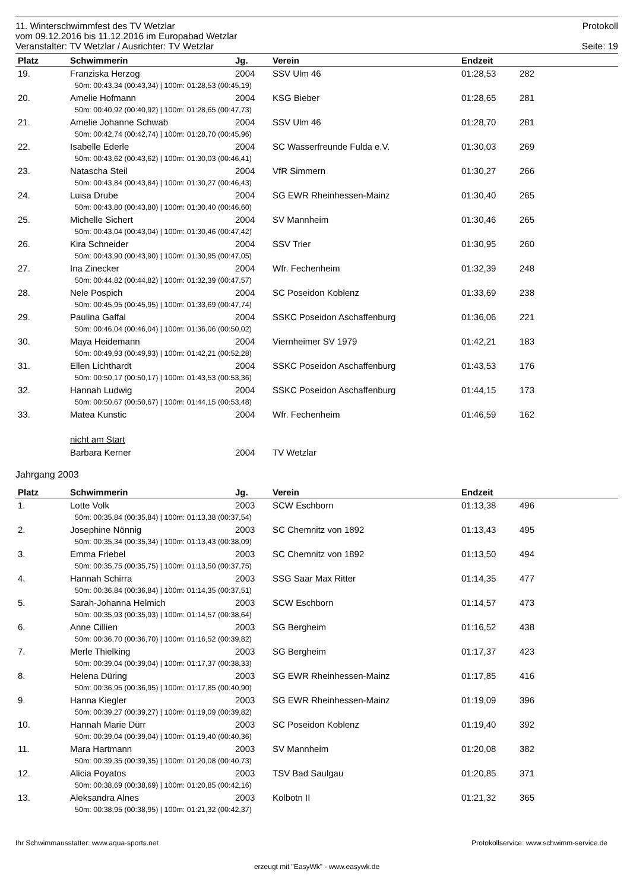11. Winterschwimmfest des TV Wetzlar Protokoll
vom 09.12.2016 bis 11.12.2016 im Europabad Wetzlar
Veranstalter: TV Wetzlar / Ausrichter: TV Wetzlar Seite: 19
| Platz | Schwimmerin | Jg. | Verein | Endzeit | |
| --- | --- | --- | --- | --- | --- |
| 19. | Franziska Herzog | 2004 | SSV Ulm 46 | 01:28,53 | 282 |
| | 50m: 00:43,34 (00:43,34) / 100m: 01:28,53 (00:45,19) | | | | |
| 20. | Amelie Hofmann | 2004 | KSG Bieber | 01:28,65 | 281 |
| | 50m: 00:40,92 (00:40,92) / 100m: 01:28,65 (00:47,73) | | | | |
| 21. | Amelie Johanne Schwab | 2004 | SSV Ulm 46 | 01:28,70 | 281 |
| | 50m: 00:42,74 (00:42,74) / 100m: 01:28,70 (00:45,96) | | | | |
| 22. | Isabelle Ederle | 2004 | SC Wasserfreunde Fulda e.V. | 01:30,03 | 269 |
| | 50m: 00:43,62 (00:43,62) / 100m: 01:30,03 (00:46,41) | | | | |
| 23. | Natascha Steil | 2004 | VfR Simmern | 01:30,27 | 266 |
| | 50m: 00:43,84 (00:43,84) / 100m: 01:30,27 (00:46,43) | | | | |
| 24. | Luisa Drube | 2004 | SG EWR Rheinhessen-Mainz | 01:30,40 | 265 |
| | 50m: 00:43,80 (00:43,80) / 100m: 01:30,40 (00:46,60) | | | | |
| 25. | Michelle Sichert | 2004 | SV Mannheim | 01:30,46 | 265 |
| | 50m: 00:43,04 (00:43,04) / 100m: 01:30,46 (00:47,42) | | | | |
| 26. | Kira Schneider | 2004 | SSV Trier | 01:30,95 | 260 |
| | 50m: 00:43,90 (00:43,90) / 100m: 01:30,95 (00:47,05) | | | | |
| 27. | Ina Zinecker | 2004 | Wfr. Fechenheim | 01:32,39 | 248 |
| | 50m: 00:44,82 (00:44,82) / 100m: 01:32,39 (00:47,57) | | | | |
| 28. | Nele Pospich | 2004 | SC Poseidon Koblenz | 01:33,69 | 238 |
| | 50m: 00:45,95 (00:45,95) / 100m: 01:33,69 (00:47,74) | | | | |
| 29. | Paulina Gaffal | 2004 | SSKC Poseidon Aschaffenburg | 01:36,06 | 221 |
| | 50m: 00:46,04 (00:46,04) / 100m: 01:36,06 (00:50,02) | | | | |
| 30. | Maya Heidemann | 2004 | Viernheimer SV 1979 | 01:42,21 | 183 |
| | 50m: 00:49,93 (00:49,93) / 100m: 01:42,21 (00:52,28) | | | | |
| 31. | Ellen Lichthardt | 2004 | SSKC Poseidon Aschaffenburg | 01:43,53 | 176 |
| | 50m: 00:50,17 (00:50,17) / 100m: 01:43,53 (00:53,36) | | | | |
| 32. | Hannah Ludwig | 2004 | SSKC Poseidon Aschaffenburg | 01:44,15 | 173 |
| | 50m: 00:50,67 (00:50,67) / 100m: 01:44,15 (00:53,48) | | | | |
| 33. | Matea Kunstic | 2004 | Wfr. Fechenheim | 01:46,59 | 162 |
| | nicht am Start | | | | |
| | Barbara Kerner | 2004 | TV Wetzlar | | |
Jahrgang 2003
| Platz | Schwimmerin | Jg. | Verein | Endzeit | |
| --- | --- | --- | --- | --- | --- |
| 1. | Lotte Volk | 2003 | SCW Eschborn | 01:13,38 | 496 |
| | 50m: 00:35,84 (00:35,84) / 100m: 01:13,38 (00:37,54) | | | | |
| 2. | Josephine Nönnig | 2003 | SC Chemnitz von 1892 | 01:13,43 | 495 |
| | 50m: 00:35,34 (00:35,34) / 100m: 01:13,43 (00:38,09) | | | | |
| 3. | Emma Friebel | 2003 | SC Chemnitz von 1892 | 01:13,50 | 494 |
| | 50m: 00:35,75 (00:35,75) / 100m: 01:13,50 (00:37,75) | | | | |
| 4. | Hannah Schirra | 2003 | SSG Saar Max Ritter | 01:14,35 | 477 |
| | 50m: 00:36,84 (00:36,84) / 100m: 01:14,35 (00:37,51) | | | | |
| 5. | Sarah-Johanna Helmich | 2003 | SCW Eschborn | 01:14,57 | 473 |
| | 50m: 00:35,93 (00:35,93) / 100m: 01:14,57 (00:38,64) | | | | |
| 6. | Anne Cillien | 2003 | SG Bergheim | 01:16,52 | 438 |
| | 50m: 00:36,70 (00:36,70) / 100m: 01:16,52 (00:39,82) | | | | |
| 7. | Merle Thielking | 2003 | SG Bergheim | 01:17,37 | 423 |
| | 50m: 00:39,04 (00:39,04) / 100m: 01:17,37 (00:38,33) | | | | |
| 8. | Helena Düring | 2003 | SG EWR Rheinhessen-Mainz | 01:17,85 | 416 |
| | 50m: 00:36,95 (00:36,95) / 100m: 01:17,85 (00:40,90) | | | | |
| 9. | Hanna Kiegler | 2003 | SG EWR Rheinhessen-Mainz | 01:19,09 | 396 |
| | 50m: 00:39,27 (00:39,27) / 100m: 01:19,09 (00:39,82) | | | | |
| 10. | Hannah Marie Dürr | 2003 | SC Poseidon Koblenz | 01:19,40 | 392 |
| | 50m: 00:39,04 (00:39,04) / 100m: 01:19,40 (00:40,36) | | | | |
| 11. | Mara Hartmann | 2003 | SV Mannheim | 01:20,08 | 382 |
| | 50m: 00:39,35 (00:39,35) / 100m: 01:20,08 (00:40,73) | | | | |
| 12. | Alicia Poyatos | 2003 | TSV Bad Saulgau | 01:20,85 | 371 |
| | 50m: 00:38,69 (00:38,69) / 100m: 01:20,85 (00:42,16) | | | | |
| 13. | Aleksandra Alnes | 2003 | Kolbotn II | 01:21,32 | 365 |
| | 50m: 00:38,95 (00:38,95) / 100m: 01:21,32 (00:42,37) | | | | |
Ihr Schwimmausstatter: www.aqua-sports.net Protokollservice: www.schwimm-service.de
erzeugt mit "EasyWk" - www.easywk.de